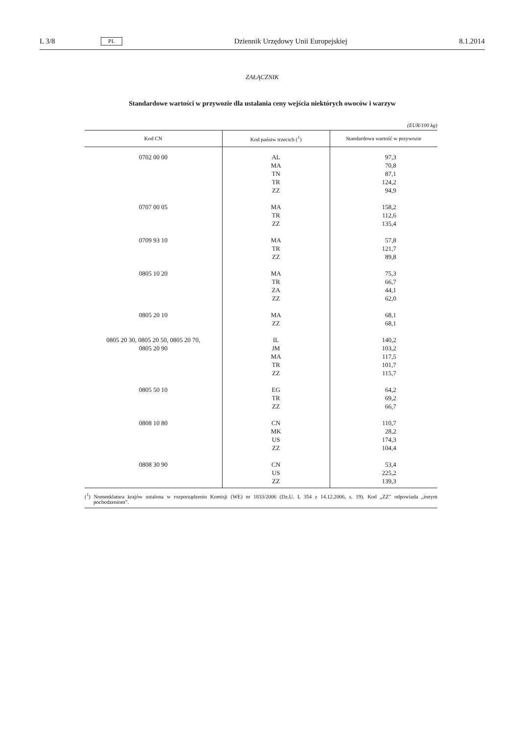L 3/8 PL Dziennik Urzędowy Unii Europejskiej 8.1.2014
ZAŁĄCZNIK
Standardowe wartości w przywozie dla ustalania ceny wejścia niektórych owoców i warzyw
(EUR/100 kg)
| Kod CN | Kod państw trzecich (<sup>1</sup>) | Standardowa wartość w przywozie |
| --- | --- | --- |
| 0702 00 00 | AL MA TN TR ZZ | 97,3 70,8 87,1 124,2 94,9 |
| 0707 00 05 | MA TR ZZ | 158,2 112,6 135,4 |
| 0709 93 10 | MA TR ZZ | 57,8 121,7 89,8 |
| 0805 10 20 | MA TR ZA ZZ | 75,3 66,7 44,1 62,0 |
| 0805 20 10 | MA ZZ | 68,1 68,1 |
| 0805 20 30, 0805 20 50, 0805 20 70, 0805 20 90 | IL JM MA TR ZZ | 140,2 103,2 117,5 101,7 115,7 |
| 0805 50 10 | EG TR ZZ | 64,2 69,2 66,7 |
| 0808 10 80 | CN MK US ZZ | 110,7 28,2 174,3 104,4 |
| 0808 30 90 | CN US ZZ | 53,4 225,2 139,3 |
(<sup>1</sup>) Nomenklatura krajów ustalona w rozporządzeniu Komisji (WE) nr 1833/2006 (Dz.U. L 354 z 14.12.2006, s. 19). Kod „ZZ” odpowiada „innym pochodzeniom”.